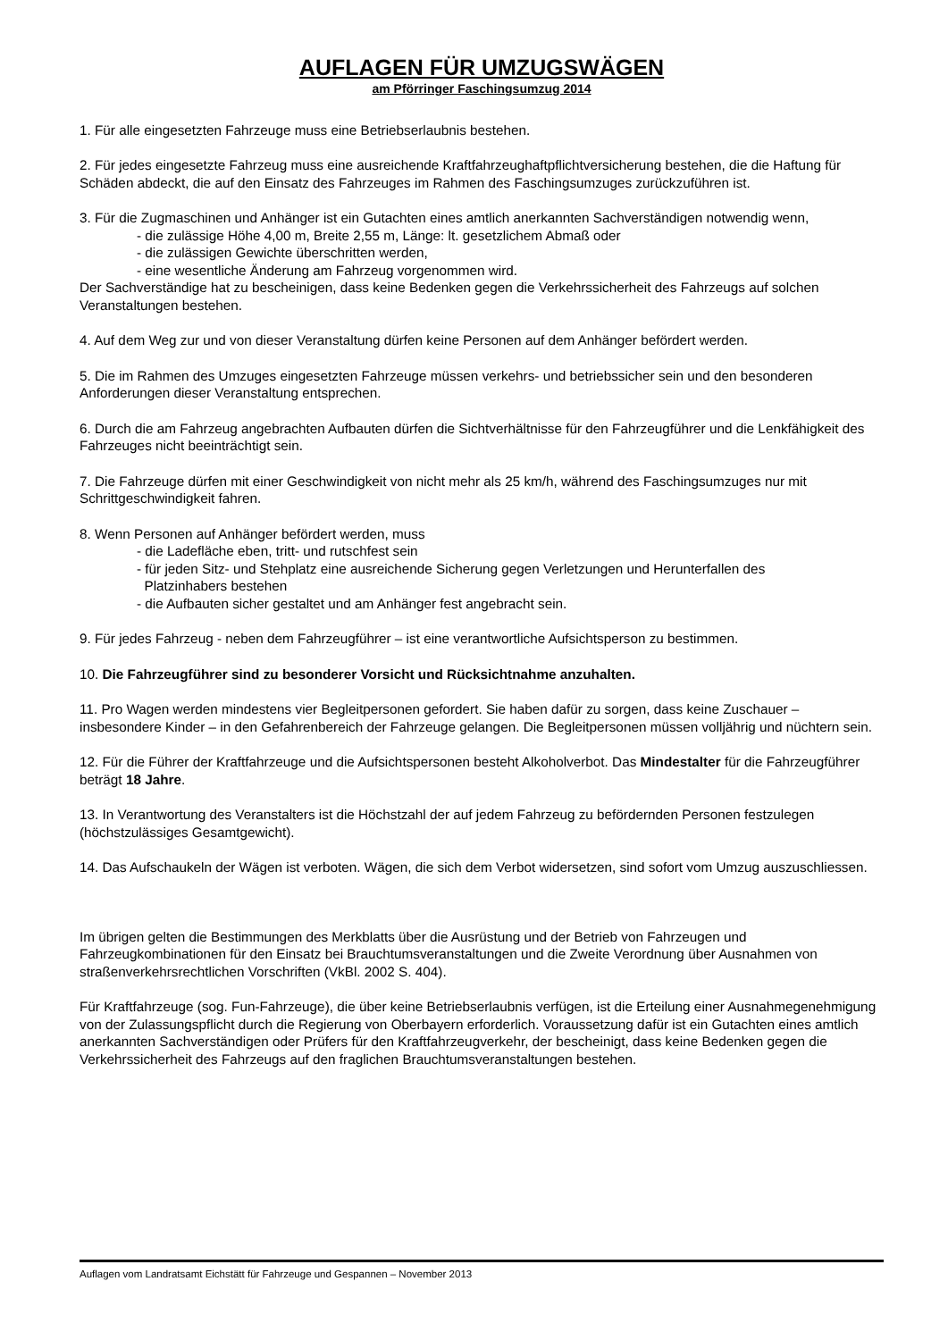AUFLAGEN FÜR UMZUGSWÄGEN
am Pförringer Faschingsumzug 2014
1. Für alle eingesetzten Fahrzeuge muss eine Betriebserlaubnis bestehen.
2. Für jedes eingesetzte Fahrzeug muss eine ausreichende Kraftfahrzeughaftpflichtversicherung bestehen, die die Haftung für Schäden abdeckt, die auf den Einsatz des Fahrzeuges im Rahmen des Faschingsumzuges zurückzuführen ist.
3. Für die Zugmaschinen und Anhänger ist ein Gutachten eines amtlich anerkannten Sachverständigen notwendig wenn,
- die zulässige Höhe 4,00 m, Breite 2,55 m, Länge: lt. gesetzlichem Abmaß oder
- die zulässigen Gewichte überschritten werden,
- eine wesentliche Änderung am Fahrzeug vorgenommen wird.
Der Sachverständige hat zu bescheinigen, dass keine Bedenken gegen die Verkehrssicherheit des Fahrzeugs auf solchen Veranstaltungen bestehen.
4. Auf dem Weg zur und von dieser Veranstaltung dürfen keine Personen auf dem Anhänger befördert werden.
5. Die im Rahmen des Umzuges eingesetzten Fahrzeuge müssen verkehrs- und betriebssicher sein und den besonderen Anforderungen dieser Veranstaltung entsprechen.
6. Durch die am Fahrzeug angebrachten Aufbauten dürfen die Sichtverhältnisse für den Fahrzeugführer und die Lenkfähigkeit des Fahrzeuges nicht beeinträchtigt sein.
7. Die Fahrzeuge dürfen mit einer Geschwindigkeit von nicht mehr als 25 km/h, während des Faschingsumzuges nur mit Schrittgeschwindigkeit fahren.
8. Wenn Personen auf Anhänger befördert werden, muss
- die Ladefläche eben, tritt- und rutschfest sein
- für jeden Sitz- und Stehplatz eine ausreichende Sicherung gegen Verletzungen und Herunterfallen des
Platzinhabers bestehen
- die Aufbauten sicher gestaltet und am Anhänger fest angebracht sein.
9. Für jedes Fahrzeug - neben dem Fahrzeugführer – ist eine verantwortliche Aufsichtsperson zu bestimmen.
10. Die Fahrzeugführer sind zu besonderer Vorsicht und Rücksichtnahme anzuhalten.
11. Pro Wagen werden mindestens vier Begleitpersonen gefordert. Sie haben dafür zu sorgen, dass keine Zuschauer – insbesondere Kinder – in den Gefahrenbereich der Fahrzeuge gelangen. Die Begleitpersonen müssen volljährig und nüchtern sein.
12. Für die Führer der Kraftfahrzeuge und die Aufsichtspersonen besteht Alkoholverbot. Das Mindestalter für die Fahrzeugführer beträgt 18 Jahre.
13. In Verantwortung des Veranstalters ist die Höchstzahl der auf jedem Fahrzeug zu befördernden Personen festzulegen (höchstzulässiges Gesamtgewicht).
14. Das Aufschaukeln der Wägen ist verboten. Wägen, die sich dem Verbot widersetzen, sind sofort vom Umzug auszuschliessen.
Im übrigen gelten die Bestimmungen des Merkblatts über die Ausrüstung und der Betrieb von Fahrzeugen und Fahrzeugkombinationen für den Einsatz bei Brauchtumsveranstaltungen und die Zweite Verordnung über Ausnahmen von straßenverkehrsrechtlichen Vorschriften (VkBl. 2002 S. 404).
Für Kraftfahrzeuge (sog. Fun-Fahrzeuge), die über keine Betriebserlaubnis verfügen, ist die Erteilung einer Ausnahmegenehmigung von der Zulassungspflicht durch die Regierung von Oberbayern erforderlich. Voraussetzung dafür ist ein Gutachten eines amtlich anerkannten Sachverständigen oder Prüfers für den Kraftfahrzeugverkehr, der bescheinigt, dass keine Bedenken gegen die Verkehrssicherheit des Fahrzeugs auf den fraglichen Brauchtumsveranstaltungen bestehen.
Auflagen vom Landratsamt Eichstätt für Fahrzeuge und Gespannen – November 2013